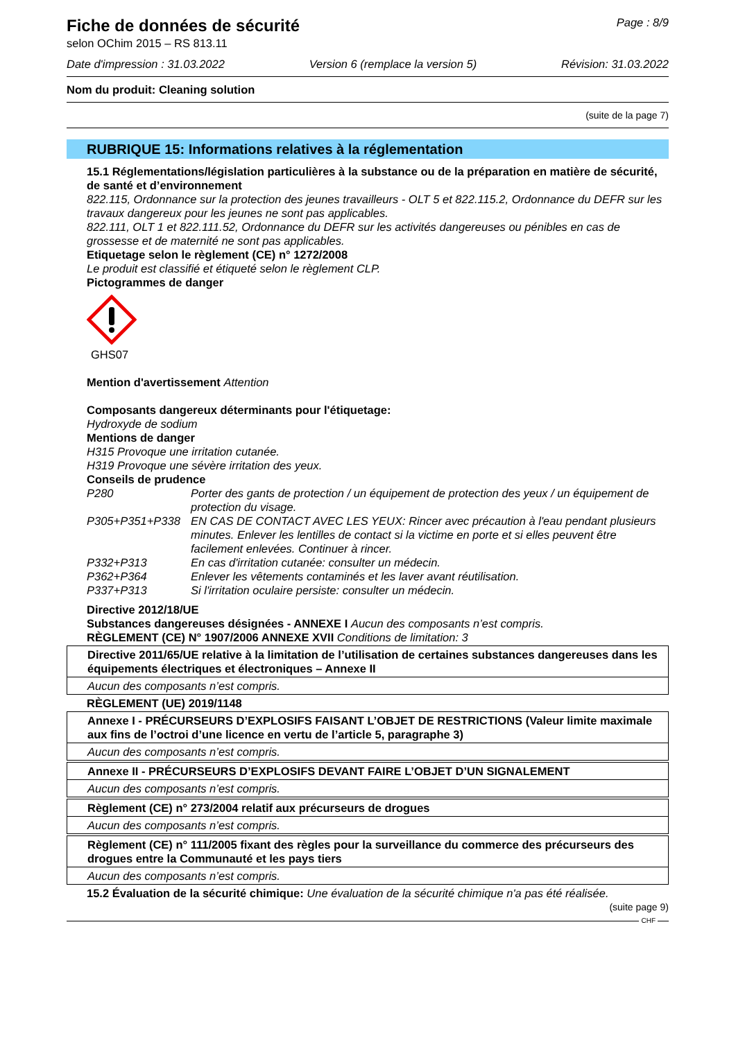Fiche de données de sécurité
selon OChim 2015 – RS 813.11
Page : 8/9
Date d'impression : 31.03.2022 Version 6 (remplace la version 5) Révision: 31.03.2022
Nom du produit: Cleaning solution
(suite de la page 7)
RUBRIQUE 15: Informations relatives à la réglementation
15.1 Réglementations/législation particulières à la substance ou de la préparation en matière de sécurité, de santé et d’environnement
822.115, Ordonnance sur la protection des jeunes travailleurs - OLT 5 et 822.115.2, Ordonnance du DEFR sur les travaux dangereux pour les jeunes ne sont pas applicables.
822.111, OLT 1 et 822.111.52, Ordonnance du DEFR sur les activités dangereuses ou pénibles en cas de grossesse et de maternité ne sont pas applicables.
Etiquetage selon le règlement (CE) n° 1272/2008
Le produit est classifié et étiqueté selon le règlement CLP.
Pictogrammes de danger
GHS07
Mention d'avertissement Attention
Composants dangereux déterminants pour l'étiquetage:
Hydroxyde de sodium
Mentions de danger
H315 Provoque une irritation cutanée.
H319 Provoque une sévère irritation des yeux.
Conseils de prudence
| P280 | Porter des gants de protection / un équipement de protection des yeux / un équipement de protection du visage. |
| P305+P351+P338 | EN CAS DE CONTACT AVEC LES YEUX: Rincer avec précaution à l'eau pendant plusieurs minutes. Enlever les lentilles de contact si la victime en porte et si elles peuvent être facilement enlevées. Continuer à rincer. |
| P332+P313 | En cas d'irritation cutanée: consulter un médecin. |
| P362+P364 | Enlever les vêtements contaminés et les laver avant réutilisation. |
| P337+P313 | Si l'irritation oculaire persiste: consulter un médecin. |
Directive 2012/18/UE
Substances dangereuses désignées - ANNEXE I Aucun des composants n’est compris.
RÈGLEMENT (CE) N° 1907/2006 ANNEXE XVII Conditions de limitation: 3
| Directive 2011/65/UE relative à la limitation de l’utilisation de certaines substances dangereuses dans les équipements électriques et électroniques – Annexe II |
| Aucun des composants n’est compris. |
RÈGLEMENT (UE) 2019/1148
| Annexe I - PRÉCURSEURS D’EXPLOSIFS FAISANT L’OBJET DE RESTRICTIONS (Valeur limite maximale aux fins de l’octroi d’une licence en vertu de l’article 5, paragraphe 3) |
| Aucun des composants n’est compris. |
| Annexe II - PRÉCURSEURS D’EXPLOSIFS DEVANT FAIRE L’OBJET D’UN SIGNALEMENT |
| Aucun des composants n’est compris. |
| Règlement (CE) n° 273/2004 relatif aux précurseurs de drogues |
| Aucun des composants n’est compris. |
| Règlement (CE) n° 111/2005 fixant des règles pour la surveillance du commerce des précurseurs des drogues entre la Communauté et les pays tiers |
| Aucun des composants n’est compris. |
15.2 Évaluation de la sécurité chimique: Une évaluation de la sécurité chimique n'a pas été réalisée.
(suite page 9)
CHF